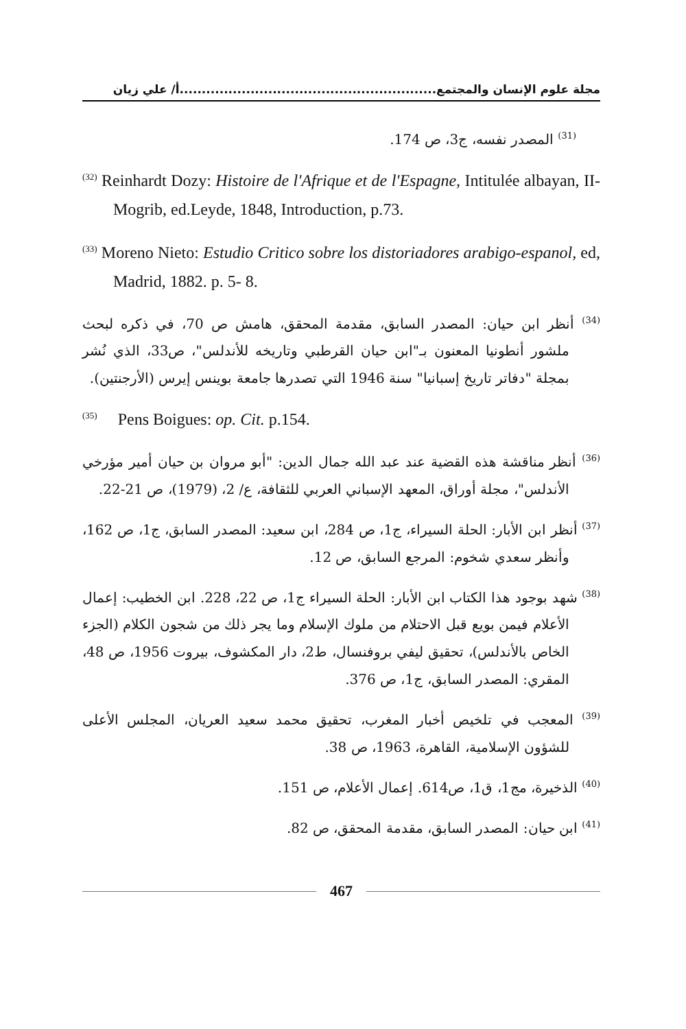مجلة علوم الإنسان والمجتمع..........................................................أ/ علي زيان
<sup>(31)</sup> المصدر نفسه، ج3، ص 174.
<sup>(32)</sup> Reinhardt Dozy: Histoire de l'Afrique et de l'Espagne, Intitulée albayan, II-Mogrib, ed.Leyde, 1848, Introduction, p.73.
<sup>(33)</sup> Moreno Nieto: Estudio Critico sobre los distoriadores arabigo-espanol, ed, Madrid, 1882. p. 5- 8.
<sup>(34)</sup> أنظر ابن حيان: المصدر السابق، مقدمة المحقق، هامش ص 70، في ذكره لبحث ملشور أنطونيا المعنون بـ"ابن حيان القرطبي وتاريخه للأندلس"، ص33، الذي نُشر بمجلة "دفاتر تاريخ إسبانيا" سنة 1946 التي تصدرها جامعة بوينس إيرس (الأرجنتين).
<sup>(35)</sup> Pens Boigues: op. Cit. p.154.
<sup>(36)</sup> أنظر مناقشة هذه القضية عند عبد الله جمال الدين: "أبو مروان بن حيان أمير مؤرخي الأندلس"، مجلة أوراق، المعهد الإسباني العربي للثقافة، ع/ 2، (1979)، ص 21-22.
<sup>(37)</sup> أنظر ابن الأبار: الحلة السيراء، ج1، ص 284، ابن سعيد: المصدر السابق، ج1، ص 162، وأنظر سعدي شخوم: المرجع السابق، ص 12.
<sup>(38)</sup> شهد بوجود هذا الكتاب ابن الأبار: الحلة السيراء ج1، ص 22، 228. ابن الخطيب: إعمال الأعلام فيمن بويع قبل الاحتلام من ملوك الإسلام وما يجر ذلك من شجون الكلام (الجزء الخاص بالأندلس)، تحقيق ليفي بروفنسال، ط2، دار المكشوف، بيروت 1956، ص 48، المقري: المصدر السابق، ج1، ص 376.
<sup>(39)</sup> المعجب في تلخيص أخبار المغرب، تحقيق محمد سعيد العريان، المجلس الأعلى للشؤون الإسلامية، القاهرة، 1963، ص 38.
<sup>(40)</sup> الذخيرة، مج1، ق1، ص614. إعمال الأعلام، ص 151.
<sup>(41)</sup> ابن حيان: المصدر السابق، مقدمة المحقق، ص 82.
467